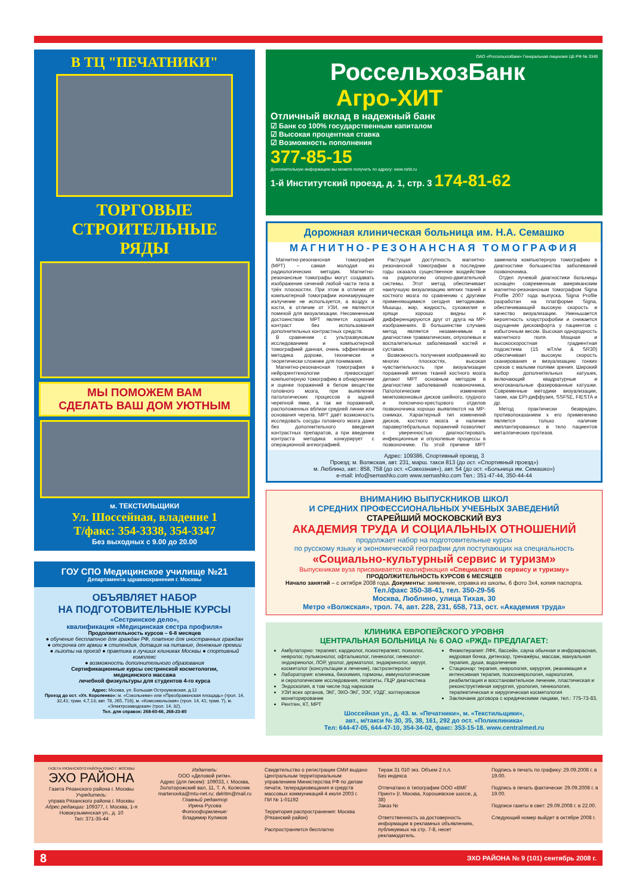В ТЦ "ПЕЧАТНИКИ"
ТОРГОВЫЕ
СТРОИТЕЛЬНЫЕ
РЯДЫ
МЫ ПОМОЖЕМ ВАМ
СДЕЛАТЬ ВАШ ДОМ УЮТНЫМ
м. ТЕКСТИЛЬЩИКИ
Ул. Шоссейная, владение 1
Т/факс: 354-3338, 354-3347
Без выходных с 9.00 до 20.00
ГОУ СПО Медицинское училище №21
Департамента здравоохранения г. Москвы
ОБЪЯВЛЯЕТ НАБОР
НА ПОДГОТОВИТЕЛЬНЫЕ КУРСЫ
«Сестринское дело»,
квалификация «Медицинская сестра профиля»
Продолжительность курсов – 6-8 месяцев
● обучение бесплатное для граждан РФ, платное для иностранных граждан
● отсрочка от армии ● стипендия, дотация на питание, денежные премии
● льготы на проезд ● практика в лучших клиниках Москвы ● спортивный комплекс
● возможность дополнительного образования
Сертификационные курсы сестринской косметологии,
медицинского массажа
лечебной физкультуры для студентов 4-го курса
Адрес: Москва, ул. Большая Остроумовская, д.12
Проезд до ост. «Ул. Короленко»: м. «Сокольники» или «Преображенская площадь» (трол. 14, 32,41; трам. 4,7,13; авт. 78, 265, 716), м. «Комсомольская» (трол. 14, 41; трам. 7), м. «Электрозаводская» (трол. 14, 32).
Тел. для справок: 268-60-66, 268-23-80
ОАО «Россельхозбанк» Генеральная лицензия ЦБ РФ № 3349
РоссельхозБанк
Агро-ХИТ
Отличный вклад в надежный банк
☑ Банк со 100% государственным капиталом
☑ Высокая процентная ставка
☑ Возможность пополнения
377-85-15
Дополнительную информацию вы можете получить по адресу: www.rshb.ru
1-й Институтский проезд, д. 1, стр. 3 174-81-62
Дорожная клиническая больница им. Н.А. Семашко
МАГНИТНО-РЕЗОНАНСНАЯ ТОМОГРАФИЯ
Магнитно-резонансная томография (МРТ) – самая молодая из радиологических методик. Магнитно-резонансные томографы могут создавать изображение сечений любой части тела в трёх плоскостях. При этом в отличие от компьютерной томографии ионизирующее излучение не используется, а воздух и кости, в отличие от УЗИ, не являются помехой для визуализации. Несомненным достоинством МРТ является хороший контраст без использования дополнительных контрастных средств.
В сравнении с ультразвуковым исследованием и компьютерной томографией данная, очень эффективная методика дороже, технически и теоретически сложнее для понимания.
Магнитно-резонансная томография в нейрорентгенологии превосходит компьютерную томографию в обнаружении и оценке поражений в белом веществе головного мозга, при выявлении патологических процессов в задней черепной ямке, а так же поражений, расположенных вблизи средней линии или основания черепа. МРТ даёт возможность исследовать сосуды головного мозга даже без дополнительного введения контрастных препаратов, а при введении контраста методика конкурирует с операционной ангиографией.
Растущая доступность магнитно-резонансной томографии в последние годы оказала существенное воздействие на радиологию опорно-двигательной системы. Этот метод обеспечивает наилучшую визуализацию мягких тканей и костного мозга по сравнению с другими применяющимися сегодня методиками. Мышцы, жир, жидкость, сухожилия и хрящи хорошо видны и дифференцируются друг от друга на МР-изображениях. В большинстве случаев метод является незаменимым в диагностике травматических, опухолевых и воспалительных заболеваний костей и суставов.
Возможность получения изображений во многих плоскостях, высокая чувствительность при визуализации поражений мягких тканей костного мозга делают МРТ основным методом в диагностике заболеваний позвоночника. Патологические изменения межпозвонковых дисков шейного, грудного и пояснично-крестцового отделов позвоночника хорошо выявляются на МР-снимках. Характерный тип изменений дисков, костного мозга и наличие паравертебральных поражений позволяют с уверенностью диагностировать инфекционные и опухолевые процессы в позвоночнике. По этой причине МРТ заменила компьютерную томографию в диагностике большинства заболеваний позвоночника.
Отдел лучевой диагностики больницы оснащён современным американским магнитно-резонансным томографом Signa Profile 2007 года выпуска. Signa Profile разработан на платформе Signa, обеспечивающей высокую скорость и качество визуализации. Уменьшается вероятность клаустрофобии и снижается ощущение дискомфорта у пациентов с избыточным весом. Высокая однородность магнитного поля. Мощная и высокоскоростная градиентная подсистема (15 мТл/м & SR30) обеспечивает высокую скорость сканирования и визуализацию тонких срезов с малыми полями зрения. Широкий выбор дополнительных катушек, включающий квадратурные и многоканальные фазированные катушки. Современные методики визуализации, такие, как EPI-диффузия, SSFSE, FIESTA и др.
Метод практически безвреден, противопоказанием к его применению является только наличие имплантированных в тело пациентов металлических протезов.
Адрес: 109386, Спортивный проезд, 3
Проезд: м. Волжская, авт. 231, марш. такси 813 (до ост. «Спортивный проезд»)
м. Люблино, авт.: 858, 758 (до ост. «Совхозная»), авт. 54 (до ост. «Больница им. Семашко»)
e-mail: info@semashko.com www.semashko.com Тел.: 351-47-44, 350-44-44
ВНИМАНИЮ ВЫПУСКНИКОВ ШКОЛ
И СРЕДНИХ ПРОФЕССИОНАЛЬНЫХ УЧЕБНЫХ ЗАВЕДЕНИЙ
СТАРЕЙШИЙ МОСКОВСКИЙ ВУЗ
АКАДЕМИЯ ТРУДА И СОЦИАЛЬНЫХ ОТНОШЕНИЙ
продолжает набор на подготовительные курсы
по русскому языку и экономической географии для поступающих на специальность
«Социально-культурный сервис и туризм»
Выпускникам вуза присваивается квалификация «Специалист по сервису и туризму»
ПРОДОЛЖИТЕЛЬНОСТЬ КУРСОВ 6 МЕСЯЦЕВ
Начало занятий – с октября 2008 года. Документы: заявление, справка из школы, 6 фото 3х4, копия паспорта.
Тел./факс 350-38-41, тел. 350-29-56
Москва, Люблино, улица Тихая, 30
Метро «Волжская», трол. 74, авт. 228, 231, 658, 713, ост. «Академия труда»
КЛИНИКА ЕВРОПЕЙСКОГО УРОВНЯ
ЦЕНТРАЛЬНАЯ БОЛЬНИЦА № 6 ОАО «РЖД» ПРЕДЛАГАЕТ:
Амбулаторно: терапевт, кардиолог, психотерапевт, психолог, невролог, пульмонолог, офтальмолог, гинеколог, гинеколог-эндокринолог, ЛОР, уролог, дерматолог, эндокринолог, хирург, косметолог (консультации и лечение), гастроэнтеролог
Лаборатория: клиника, биохимия, гормоны, иммунологические и серологические исследования, гепатиты, ПЦР диагностика
Эндоскопия, в том числе под наркозом
УЗИ всех органов, ЭКГ, ЭХО-ЭКГ, ЭЭГ, УЗДГ, холтеровское мониторирование
Рентген, КТ, МРТ
Физиотерапия: ЛФК, бассейн, сауна обычная и инфракрасная, кедровая бочка, детензор, тренажёры, массаж, мануальная терапия, души, водолечение
Стационар: терапия, неврология, хирургия, реанимация и интенсивная терапия, психоневрология, наркология, реабилитация и восстановительное лечение, пластическая и реконструктивная хирургия, урология, гинекология, терапевтическая и хирургическая косметология
Заключаем договора с юридическими лицами, тел.: 775-73-83.
Шоссейная ул., д. 43. м. «Печатники», м. «Текстильщики»,
авт., м/такси № 30, 35, 38, 161, 292 до ост. «Поликлиника»
Тел: 644-47-05, 644-47-10, 354-34-02, факс: 353-15-18. www.centralmed.ru
ГАЗЕТА РЯЗАНСКОГО РАЙОНА ЮВАО Г. МОСКВЫ
ЭХО РАЙОНА
Газета Рязанского района г. Москвы
Учредитель:
управа Рязанского района г. Москвы
Адрес редакции: 109377, г. Москва, 1-я Новокузьминская ул., д. 10
Тел: 371-35-44
Издатель:
ООО «Деловой ритм».
Адрес (для писем): 109033, г. Москва, Золоторожский вал, 11, Т. А. Колесник
martenovka@mtu-net.ru; delritm@mail.ru
Главный редактор
Ирина Русова
Фотооформление:
Владимир Куликов
Свидетельство о регистрации СМИ выдано Центральным территориальным управлением Министерства РФ по делам печати, телерадиовещания и средств массовых коммуникаций 4 июля 2003 г.
ПИ № 1-01192
Территория распространения: Москва (Рязанский район)
Распространяется бесплатно
Тираж 31 010 экз. Объем 2 п.л.
Без индекса
Отпечатано в типографии ООО «ВМГ Принт» (г. Москва, Хорошевское шоссе, д. 38)
Заказ №
Ответственность за достоверность информации в рекламных объявлениях, публикуемых на стр. 7-8, несет рекламодатель.
Подпись в печать по графику: 29.09.2008 г. в 19.00.
Подпись в печать фактически: 29.09.2008 г. в 19.00.
Подписи газеты в свет: 29.09.2008 г. в 22.00.
Следующий номер выйдет в октябре 2008 г.
8 ЭХО РАЙОНА № 9 (101) сентябрь 2008 г.